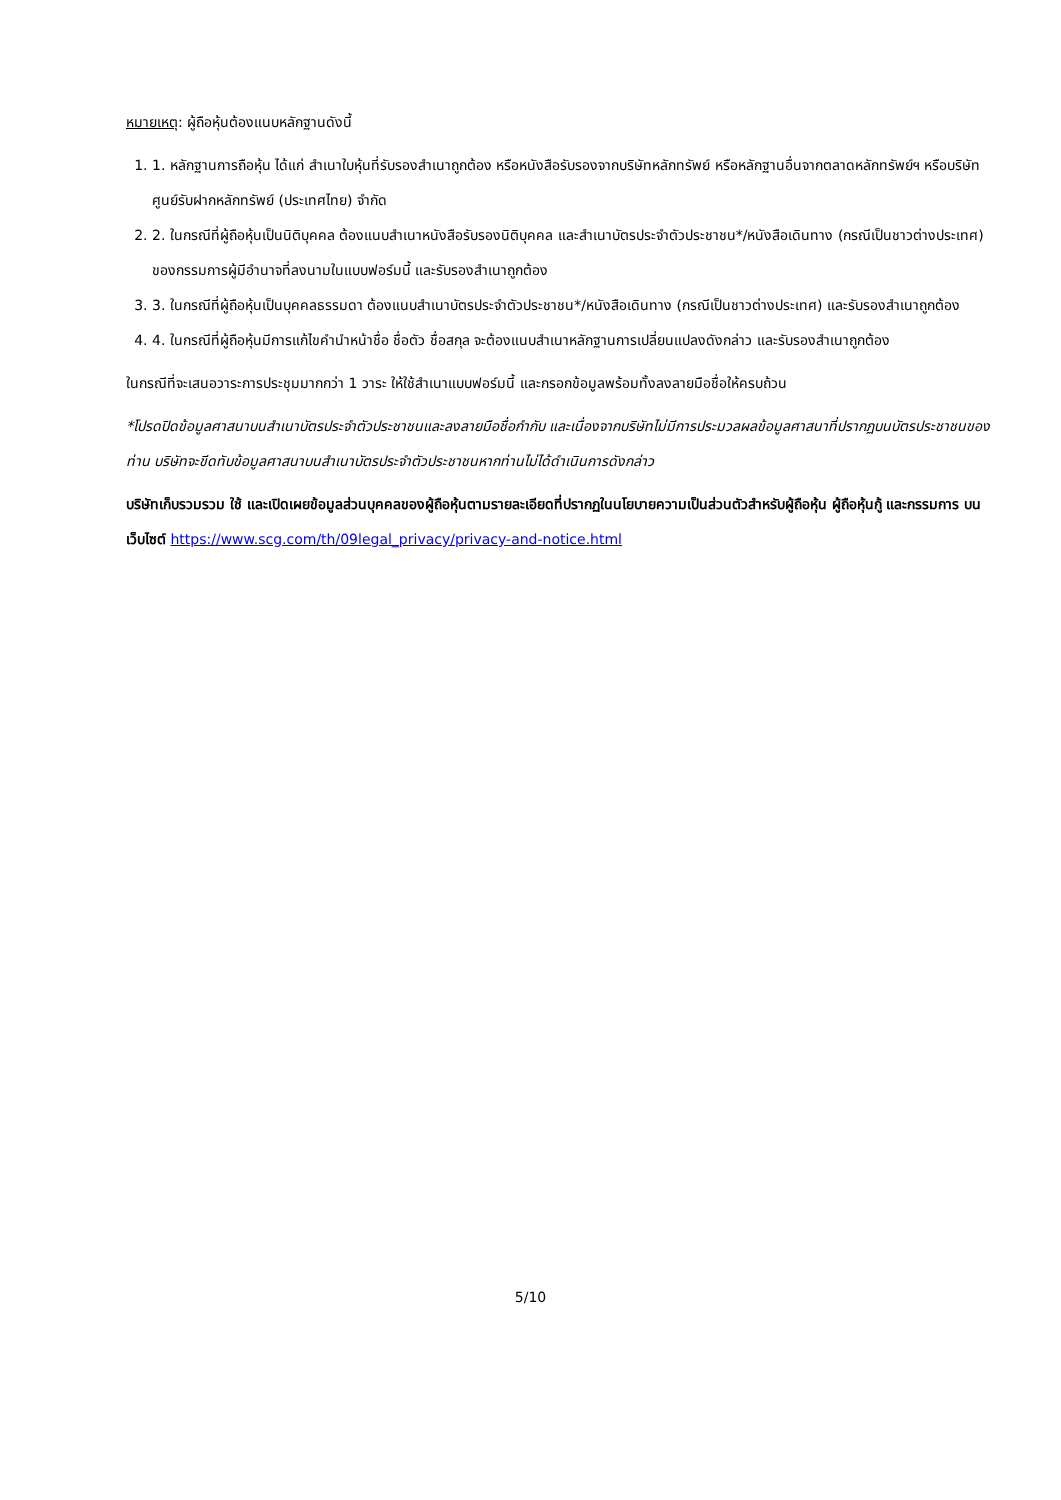หมายเหตุ: ผู้ถือหุ้นต้องแนบหลักฐานดังนี้
1. 1. หลักฐานการถือหุ้น ได้แก่ สำเนาใบหุ้นที่รับรองสำเนาถูกต้อง หรือหนังสือรับรองจากบริษัทหลักทรัพย์ หรือหลักฐานอื่นจากตลาดหลักทรัพย์ฯ หรือบริษัทศูนย์รับฝากหลักทรัพย์ (ประเทศไทย) จำกัด
2. 2. ในกรณีที่ผู้ถือหุ้นเป็นนิติบุคคล ต้องแนบสำเนาหนังสือรับรองนิติบุคคล และสำเนาบัตรประจำตัวประชาชน*/หนังสือเดินทาง (กรณีเป็นชาวต่างประเทศ) ของกรรมการผู้มีอำนาจที่ลงนามในแบบฟอร์มนี้ และรับรองสำเนาถูกต้อง
3. 3. ในกรณีที่ผู้ถือหุ้นเป็นบุคคลธรรมดา ต้องแนบสำเนาบัตรประจำตัวประชาชน*/หนังสือเดินทาง (กรณีเป็นชาวต่างประเทศ) และรับรองสำเนาถูกต้อง
4. 4. ในกรณีที่ผู้ถือหุ้นมีการแก้ไขคำนำหน้าชื่อ ชื่อตัว ชื่อสกุล จะต้องแนบสำเนาหลักฐานการเปลี่ยนแปลงดังกล่าว และรับรองสำเนาถูกต้อง
ในกรณีที่จะเสนอวาระการประชุมมากกว่า 1 วาระ ให้ใช้สำเนาแบบฟอร์มนี้ และกรอกข้อมูลพร้อมทั้งลงลายมือชื่อให้ครบถ้วน
*โปรดปิดข้อมูลศาสนาบนสำเนาบัตรประจำตัวประชาชนและลงลายมือชื่อกำกับ และเนื่องจากบริษัทไม่มีการประมวลผลข้อมูลศาสนาที่ปรากฏบนบัตรประชาชนของท่าน บริษัทจะขีดทับข้อมูลศาสนาบนสำเนาบัตรประจำตัวประชาชนหากท่านไม่ได้ดำเนินการดังกล่าว
บริษัทเก็บรวมรวม ใช้ และเปิดเผยข้อมูลส่วนบุคคลของผู้ถือหุ้นตามรายละเอียดที่ปรากฏในนโยบายความเป็นส่วนตัวสำหรับผู้ถือหุ้น ผู้ถือหุ้นกู้ และกรรมการ บนเว็บไซต์ https://www.scg.com/th/09legal_privacy/privacy-and-notice.html
5/10